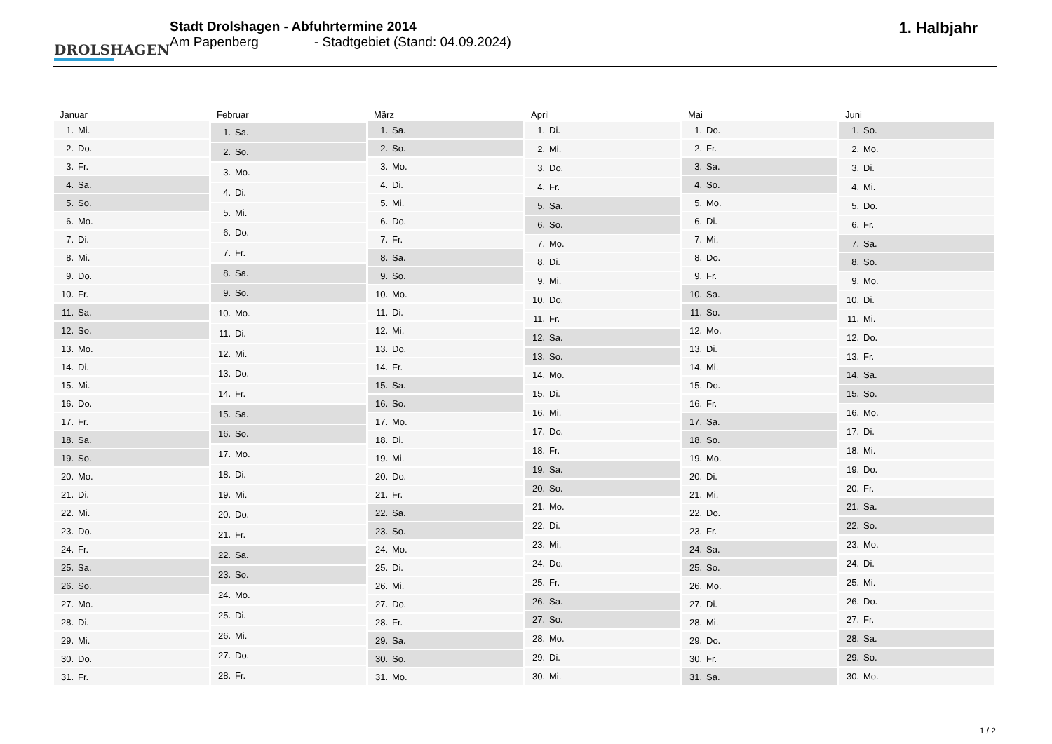DROLSHAGEN
Stadt Drolshagen - Abfuhrtermine 2014
Am Papenberg - Stadtgebiet (Stand: 04.09.2024)
1. Halbjahr
| Januar | |
| --- | --- |
| 1. | Mi. |
| 2. | Do. |
| 3. | Fr. |
| 4. | Sa. |
| 5. | So. |
| 6. | Mo. |
| 7. | Di. |
| 8. | Mi. |
| 9. | Do. |
| 10. | Fr. |
| 11. | Sa. |
| 12. | So. |
| 13. | Mo. |
| 14. | Di. |
| 15. | Mi. |
| 16. | Do. |
| 17. | Fr. |
| 18. | Sa. |
| 19. | So. |
| 20. | Mo. |
| 21. | Di. |
| 22. | Mi. |
| 23. | Do. |
| 24. | Fr. |
| 25. | Sa. |
| 26. | So. |
| 27. | Mo. |
| 28. | Di. |
| 29. | Mi. |
| 30. | Do. |
| 31. | Fr. |
| Februar | |
| --- | --- |
| 1. | Sa. |
| 2. | So. |
| 3. | Mo. |
| 4. | Di. |
| 5. | Mi. |
| 6. | Do. |
| 7. | Fr. |
| 8. | Sa. |
| 9. | So. |
| 10. | Mo. |
| 11. | Di. |
| 12. | Mi. |
| 13. | Do. |
| 14. | Fr. |
| 15. | Sa. |
| 16. | So. |
| 17. | Mo. |
| 18. | Di. |
| 19. | Mi. |
| 20. | Do. |
| 21. | Fr. |
| 22. | Sa. |
| 23. | So. |
| 24. | Mo. |
| 25. | Di. |
| 26. | Mi. |
| 27. | Do. |
| 28. | Fr. |
| März | |
| --- | --- |
| 1. | Sa. |
| 2. | So. |
| 3. | Mo. |
| 4. | Di. |
| 5. | Mi. |
| 6. | Do. |
| 7. | Fr. |
| 8. | Sa. |
| 9. | So. |
| 10. | Mo. |
| 11. | Di. |
| 12. | Mi. |
| 13. | Do. |
| 14. | Fr. |
| 15. | Sa. |
| 16. | So. |
| 17. | Mo. |
| 18. | Di. |
| 19. | Mi. |
| 20. | Do. |
| 21. | Fr. |
| 22. | Sa. |
| 23. | So. |
| 24. | Mo. |
| 25. | Di. |
| 26. | Mi. |
| 27. | Do. |
| 28. | Fr. |
| 29. | Sa. |
| 30. | So. |
| 31. | Mo. |
| April | |
| --- | --- |
| 1. | Di. |
| 2. | Mi. |
| 3. | Do. |
| 4. | Fr. |
| 5. | Sa. |
| 6. | So. |
| 7. | Mo. |
| 8. | Di. |
| 9. | Mi. |
| 10. | Do. |
| 11. | Fr. |
| 12. | Sa. |
| 13. | So. |
| 14. | Mo. |
| 15. | Di. |
| 16. | Mi. |
| 17. | Do. |
| 18. | Fr. |
| 19. | Sa. |
| 20. | So. |
| 21. | Mo. |
| 22. | Di. |
| 23. | Mi. |
| 24. | Do. |
| 25. | Fr. |
| 26. | Sa. |
| 27. | So. |
| 28. | Mo. |
| 29. | Di. |
| 30. | Mi. |
| Mai | |
| --- | --- |
| 1. | Do. |
| 2. | Fr. |
| 3. | Sa. |
| 4. | So. |
| 5. | Mo. |
| 6. | Di. |
| 7. | Mi. |
| 8. | Do. |
| 9. | Fr. |
| 10. | Sa. |
| 11. | So. |
| 12. | Mo. |
| 13. | Di. |
| 14. | Mi. |
| 15. | Do. |
| 16. | Fr. |
| 17. | Sa. |
| 18. | So. |
| 19. | Mo. |
| 20. | Di. |
| 21. | Mi. |
| 22. | Do. |
| 23. | Fr. |
| 24. | Sa. |
| 25. | So. |
| 26. | Mo. |
| 27. | Di. |
| 28. | Mi. |
| 29. | Do. |
| 30. | Fr. |
| 31. | Sa. |
| Juni | |
| --- | --- |
| 1. | So. |
| 2. | Mo. |
| 3. | Di. |
| 4. | Mi. |
| 5. | Do. |
| 6. | Fr. |
| 7. | Sa. |
| 8. | So. |
| 9. | Mo. |
| 10. | Di. |
| 11. | Mi. |
| 12. | Do. |
| 13. | Fr. |
| 14. | Sa. |
| 15. | So. |
| 16. | Mo. |
| 17. | Di. |
| 18. | Mi. |
| 19. | Do. |
| 20. | Fr. |
| 21. | Sa. |
| 22. | So. |
| 23. | Mo. |
| 24. | Di. |
| 25. | Mi. |
| 26. | Do. |
| 27. | Fr. |
| 28. | Sa. |
| 29. | So. |
| 30. | Mo. |
1 / 2